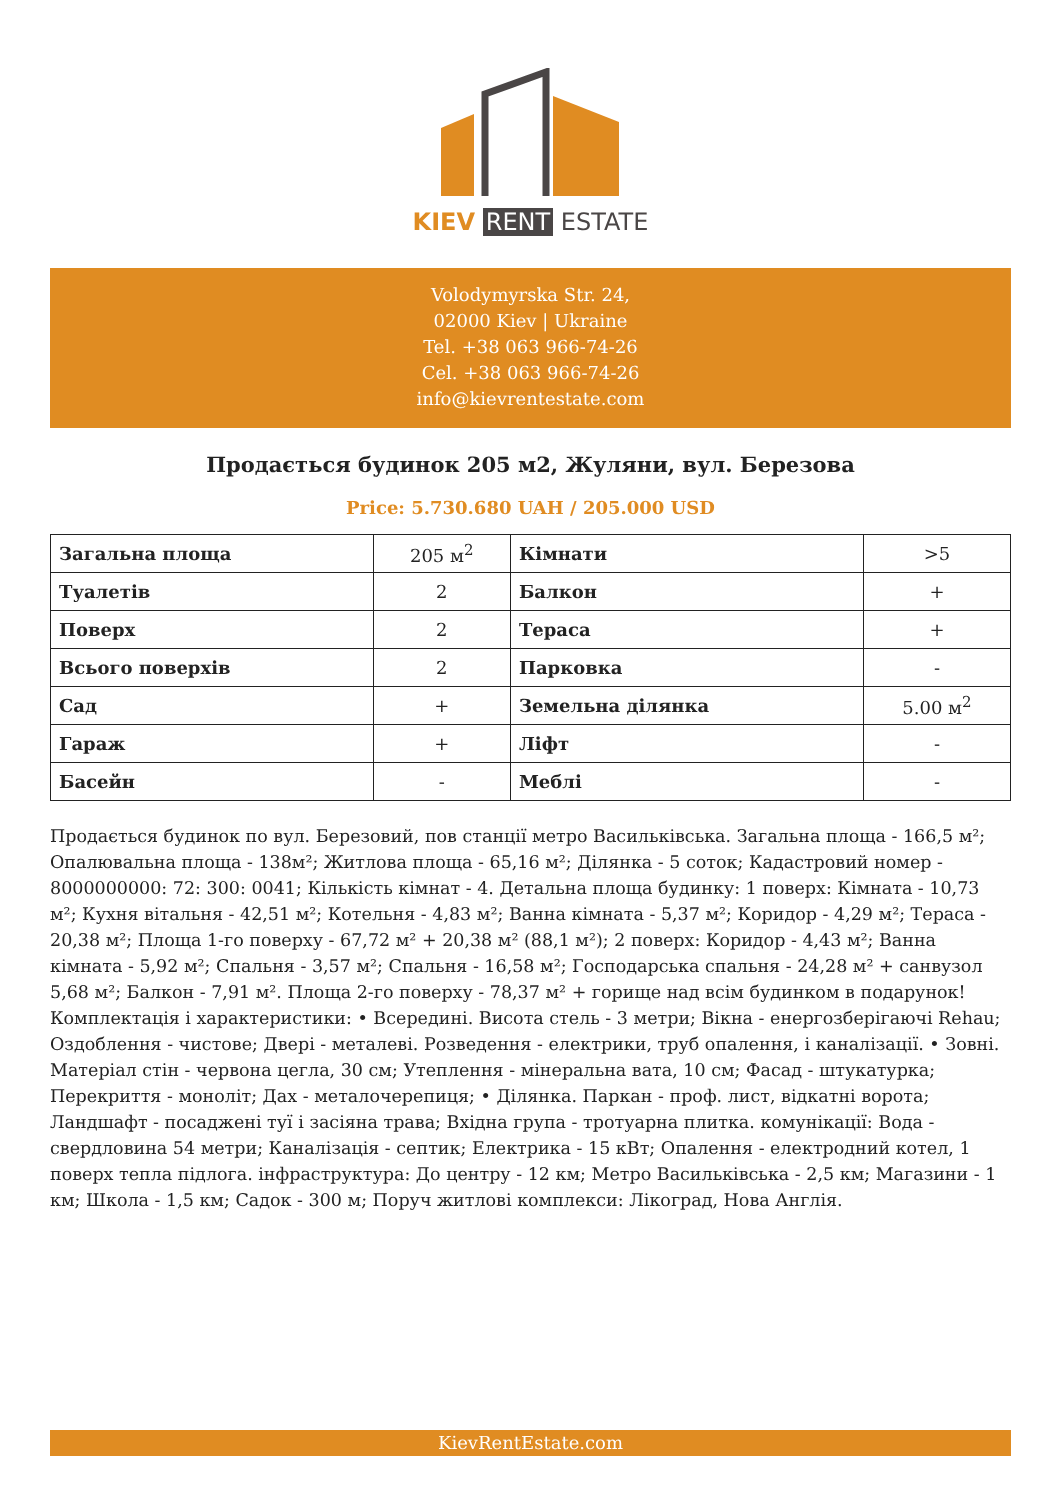KIEV RENT ESTATE
Volodymyrska Str. 24,
02000 Kiev | Ukraine
Tel. +38 063 966-74-26
Cel. +38 063 966-74-26
info@kievrentestate.com
Продається будинок 205 м2, Жуляни, вул. Березова
Price: 5.730.680 UAH / 205.000 USD
| Загальна площа | 205 м<sup>2</sup> | Кімнати | >5 |
| Туалетів | 2 | Балкон | + |
| Поверх | 2 | Тераса | + |
| Всього поверхів | 2 | Парковка | - |
| Сад | + | Земельна ділянка | 5.00 м<sup>2</sup> |
| Гараж | + | Ліфт | - |
| Басейн | - | Меблі | - |
Продається будинок по вул. Березовий, пов станції метро Васильківська. Загальна площа - 166,5 м²; Опалювальна площа - 138м²; Житлова площа - 65,16 м²; Ділянка - 5 соток; Кадастровий номер - 8000000000: 72: 300: 0041; Кількість кімнат - 4. Детальна площа будинку: 1 поверх: Кімната - 10,73 м²; Кухня вітальня - 42,51 м²; Котельня - 4,83 м²; Ванна кімната - 5,37 м²; Коридор - 4,29 м²; Тераса - 20,38 м²; Площа 1-го поверху - 67,72 м² + 20,38 м² (88,1 м²); 2 поверх: Коридор - 4,43 м²; Ванна кімната - 5,92 м²; Спальня - 3,57 м²; Спальня - 16,58 м²; Господарська спальня - 24,28 м² + санвузол 5,68 м²; Балкон - 7,91 м². Площа 2-го поверху - 78,37 м² + горище над всім будинком в подарунок! Комплектація і характеристики: • Всередині. Висота стель - 3 метри; Вікна - енергозберігаючі Rehau; Оздоблення - чистове; Двері - металеві. Розведення - електрики, труб опалення, і каналізації. • Зовні. Матеріал стін - червона цегла, 30 см; Утеплення - мінеральна вата, 10 см; Фасад - штукатурка; Перекриття - моноліт; Дах - металочерепиця; • Ділянка. Паркан - проф. лист, відкатні ворота; Ландшафт - посаджені туї і засіяна трава; Вхідна група - тротуарна плитка. комунікації: Вода - свердловина 54 метри; Каналізація - септик; Електрика - 15 кВт; Опалення - електродний котел, 1 поверх тепла підлога. інфраструктура: До центру - 12 км; Метро Васильківська - 2,5 км; Магазини - 1 км; Школа - 1,5 км; Садок - 300 м; Поруч житлові комплекси: Лікоград, Нова Англія.
KievRentEstate.com